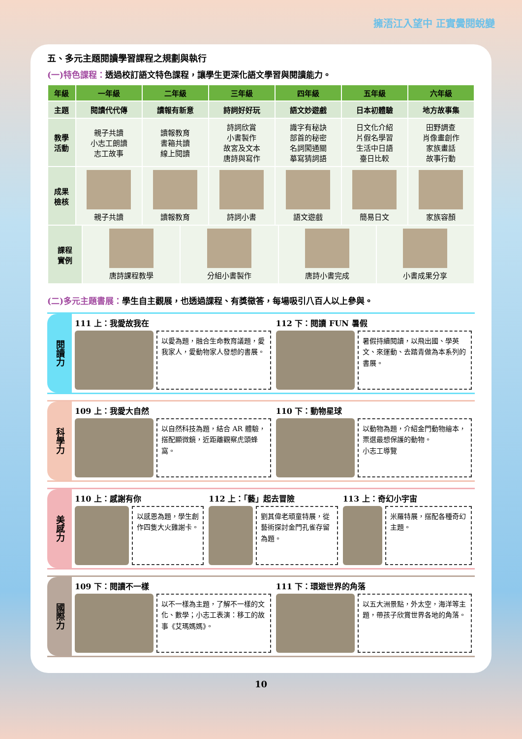擁浯江入望中 正實黌閱蛻變
五、多元主題閱讀學習課程之規劃與執行
(一)特色課程：透過校訂語文特色課程，讓學生更深化語文學習與閱讀能力。
| 年級 | 一年級 | 二年級 | 三年級 | 四年級 | 五年級 | 六年級 |
| --- | --- | --- | --- | --- | --- | --- |
| 主題 | 閱讀代代傳 | 讀報有新意 | 詩詞好好玩 | 語文妙遊戲 | 日本初體驗 | 地方故事集 |
| 教學 活動 | 親子共讀 小志工朗讀 志工故事 | 讀報教育 書箱共讀 線上閱讀 | 詩詞欣賞 小書製作 故宮及文本 唐詩與寫作 | 識字有秘訣 部首的秘密 名詞闖通關 摹寫猜詞語 | 日文化介紹 片假名學習 生活中日語 臺日比較 | 田野調查 肖像畫創作 家族畫話 故事行動 |
| 成果 檢核 | 親子共讀 | 讀報教育 | 詩詞小書 | 語文遊戲 | 簡易日文 | 家族容顏 |
| 課程 實例 | 唐詩課程教學 | 分組小書製作 | 唐詩小書完成 | 小書成果分享 |
(二)多元主題書展：學生自主觀展，也透過課程、有獎徵答，每場吸引八百人以上參與。
閱讀力
111 上：我愛故我在
以愛為題，融合生命教育議題，愛我家人，愛動物家人發想的書展。
112 下：閱讀 FUN 暑假
暑假持續閱讀，以飛出國、學英文、來運動、去踏青做為本系列的書展。
科學力
109 上：我愛大自然
以自然科技為題，結合 AR 體驗，搭配顯微鏡，近距離觀察虎頭蜂窩。
110 下：動物星球
以動物為題，介紹金門動物繪本，票選最想保護的動物。
小志工導覽
美感力
110 上：感謝有你
以感恩為題，學生創作四隻大火雞謝卡。
112 上：「藝」起去冒險
劉其偉老頑童特展，從藝術探討金門孔雀存留為題。
113 上：奇幻小宇宙
米羅特展，搭配各種奇幻主題。
國際力
109 下：閱讀不一樣
以不一樣為主題，了解不一樣的文化、數學；小志工表演：移工的故事《艾瑪媽媽》。
111 下：環遊世界的角落
以五大洲景點，外太空，海洋等主題，帶孩子欣賞世界各地的角落。
10